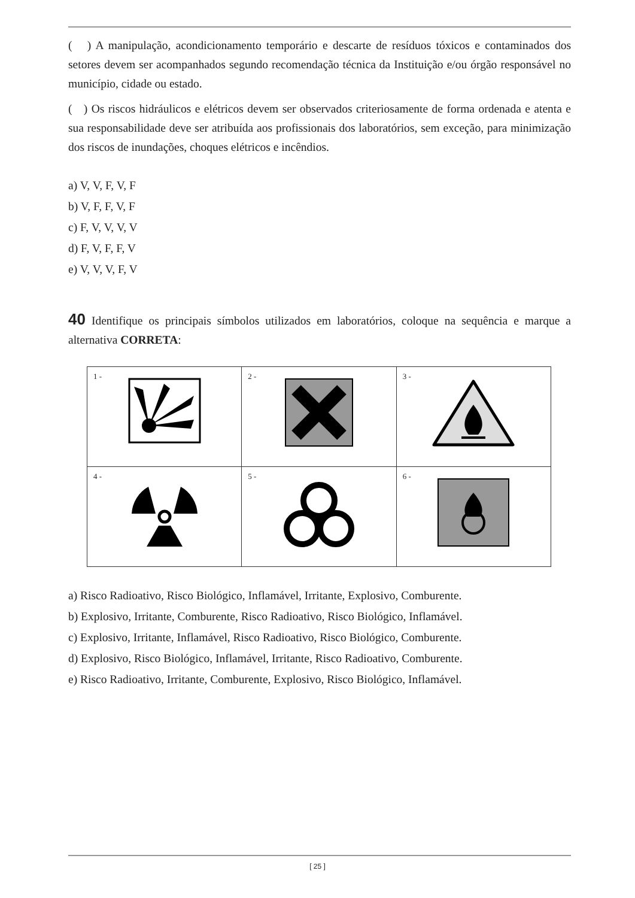( ) A manipulação, acondicionamento temporário e descarte de resíduos tóxicos e contaminados dos setores devem ser acompanhados segundo recomendação técnica da Instituição e/ou órgão responsável no município, cidade ou estado.
( ) Os riscos hidráulicos e elétricos devem ser observados criteriosamente de forma ordenada e atenta e sua responsabilidade deve ser atribuída aos profissionais dos laboratórios, sem exceção, para minimização dos riscos de inundações, choques elétricos e incêndios.
a) V, V, F, V, F
b) V, F, F, V, F
c) F, V, V, V, V
d) F, V, F, F, V
e) V, V, V, F, V
40 Identifique os principais símbolos utilizados em laboratórios, coloque na sequência e marque a alternativa CORRETA:
| 1 - | 2 - | 3 - |
| 4 - | 5 - | 6 - |
a) Risco Radioativo, Risco Biológico, Inflamável, Irritante, Explosivo, Comburente.
b) Explosivo, Irritante, Comburente, Risco Radioativo, Risco Biológico, Inflamável.
c) Explosivo, Irritante, Inflamável, Risco Radioativo, Risco Biológico, Comburente.
d) Explosivo, Risco Biológico, Inflamável, Irritante, Risco Radioativo, Comburente.
e) Risco Radioativo, Irritante, Comburente, Explosivo, Risco Biológico, Inflamável.
[ 25 ]